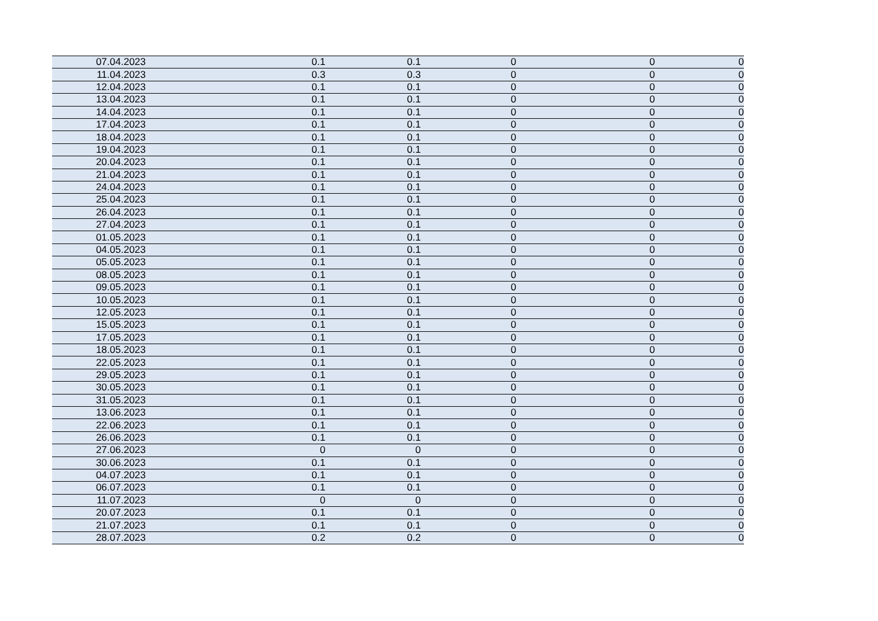| 07.04.2023 | 0.1 | 0.1 | 0 | 0 | 0 |
| 11.04.2023 | 0.3 | 0.3 | 0 | 0 | 0 |
| 12.04.2023 | 0.1 | 0.1 | 0 | 0 | 0 |
| 13.04.2023 | 0.1 | 0.1 | 0 | 0 | 0 |
| 14.04.2023 | 0.1 | 0.1 | 0 | 0 | 0 |
| 17.04.2023 | 0.1 | 0.1 | 0 | 0 | 0 |
| 18.04.2023 | 0.1 | 0.1 | 0 | 0 | 0 |
| 19.04.2023 | 0.1 | 0.1 | 0 | 0 | 0 |
| 20.04.2023 | 0.1 | 0.1 | 0 | 0 | 0 |
| 21.04.2023 | 0.1 | 0.1 | 0 | 0 | 0 |
| 24.04.2023 | 0.1 | 0.1 | 0 | 0 | 0 |
| 25.04.2023 | 0.1 | 0.1 | 0 | 0 | 0 |
| 26.04.2023 | 0.1 | 0.1 | 0 | 0 | 0 |
| 27.04.2023 | 0.1 | 0.1 | 0 | 0 | 0 |
| 01.05.2023 | 0.1 | 0.1 | 0 | 0 | 0 |
| 04.05.2023 | 0.1 | 0.1 | 0 | 0 | 0 |
| 05.05.2023 | 0.1 | 0.1 | 0 | 0 | 0 |
| 08.05.2023 | 0.1 | 0.1 | 0 | 0 | 0 |
| 09.05.2023 | 0.1 | 0.1 | 0 | 0 | 0 |
| 10.05.2023 | 0.1 | 0.1 | 0 | 0 | 0 |
| 12.05.2023 | 0.1 | 0.1 | 0 | 0 | 0 |
| 15.05.2023 | 0.1 | 0.1 | 0 | 0 | 0 |
| 17.05.2023 | 0.1 | 0.1 | 0 | 0 | 0 |
| 18.05.2023 | 0.1 | 0.1 | 0 | 0 | 0 |
| 22.05.2023 | 0.1 | 0.1 | 0 | 0 | 0 |
| 29.05.2023 | 0.1 | 0.1 | 0 | 0 | 0 |
| 30.05.2023 | 0.1 | 0.1 | 0 | 0 | 0 |
| 31.05.2023 | 0.1 | 0.1 | 0 | 0 | 0 |
| 13.06.2023 | 0.1 | 0.1 | 0 | 0 | 0 |
| 22.06.2023 | 0.1 | 0.1 | 0 | 0 | 0 |
| 26.06.2023 | 0.1 | 0.1 | 0 | 0 | 0 |
| 27.06.2023 | 0 | 0 | 0 | 0 | 0 |
| 30.06.2023 | 0.1 | 0.1 | 0 | 0 | 0 |
| 04.07.2023 | 0.1 | 0.1 | 0 | 0 | 0 |
| 06.07.2023 | 0.1 | 0.1 | 0 | 0 | 0 |
| 11.07.2023 | 0 | 0 | 0 | 0 | 0 |
| 20.07.2023 | 0.1 | 0.1 | 0 | 0 | 0 |
| 21.07.2023 | 0.1 | 0.1 | 0 | 0 | 0 |
| 28.07.2023 | 0.2 | 0.2 | 0 | 0 | 0 |